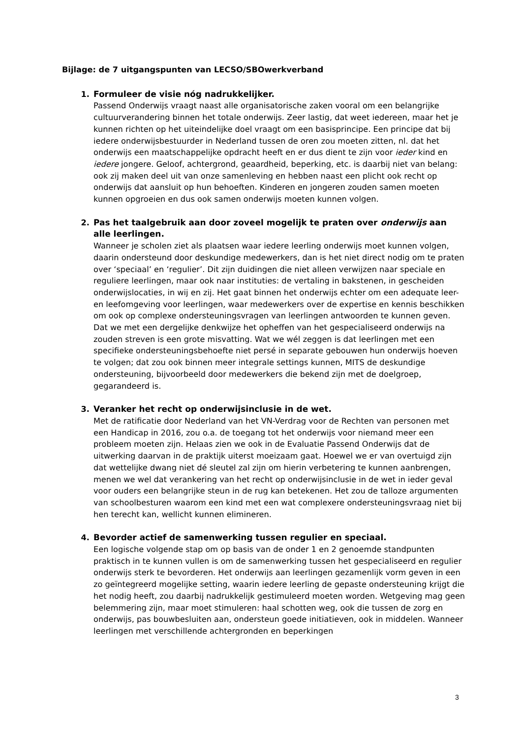Bijlage: de 7 uitgangspunten van LECSO/SBOwerkverband
1. Formuleer de visie nóg nadrukkelijker.
Passend Onderwijs vraagt naast alle organisatorische zaken vooral om een belangrijke cultuurverandering binnen het totale onderwijs. Zeer lastig, dat weet iedereen, maar het je kunnen richten op het uiteindelijke doel vraagt om een basisprincipe. Een principe dat bij iedere onderwijsbestuurder in Nederland tussen de oren zou moeten zitten, nl. dat het onderwijs een maatschappelijke opdracht heeft en er dus dient te zijn voor ieder kind en iedere jongere. Geloof, achtergrond, geaardheid, beperking, etc. is daarbij niet van belang: ook zij maken deel uit van onze samenleving en hebben naast een plicht ook recht op onderwijs dat aansluit op hun behoeften. Kinderen en jongeren zouden samen moeten kunnen opgroeien en dus ook samen onderwijs moeten kunnen volgen.
2. Pas het taalgebruik aan door zoveel mogelijk te praten over onderwijs aan alle leerlingen.
Wanneer je scholen ziet als plaatsen waar iedere leerling onderwijs moet kunnen volgen, daarin ondersteund door deskundige medewerkers, dan is het niet direct nodig om te praten over ‘speciaal’ en ‘regulier’. Dit zijn duidingen die niet alleen verwijzen naar speciale en reguliere leerlingen, maar ook naar instituties: de vertaling in bakstenen, in gescheiden onderwijslocaties, in wij en zij. Het gaat binnen het onderwijs echter om een adequate leer- en leefomgeving voor leerlingen, waar medewerkers over de expertise en kennis beschikken om ook op complexe ondersteuningsvragen van leerlingen antwoorden te kunnen geven. Dat we met een dergelijke denkwijze het opheffen van het gespecialiseerd onderwijs na zouden streven is een grote misvatting. Wat we wél zeggen is dat leerlingen met een specifieke ondersteuningsbehoefte niet persé in separate gebouwen hun onderwijs hoeven te volgen; dat zou ook binnen meer integrale settings kunnen, MITS de deskundige ondersteuning, bijvoorbeeld door medewerkers die bekend zijn met de doelgroep, gegarandeerd is.
3. Veranker het recht op onderwijsinclusie in de wet.
Met de ratificatie door Nederland van het VN-Verdrag voor de Rechten van personen met een Handicap in 2016, zou o.a. de toegang tot het onderwijs voor niemand meer een probleem moeten zijn. Helaas zien we ook in de Evaluatie Passend Onderwijs dat de uitwerking daarvan in de praktijk uiterst moeizaam gaat. Hoewel we er van overtuigd zijn dat wettelijke dwang niet dé sleutel zal zijn om hierin verbetering te kunnen aanbrengen, menen we wel dat verankering van het recht op onderwijsinclusie in de wet in ieder geval voor ouders een belangrijke steun in de rug kan betekenen. Het zou de talloze argumenten van schoolbesturen waarom een kind met een wat complexere ondersteuningsvraag niet bij hen terecht kan, wellicht kunnen elimineren.
4. Bevorder actief de samenwerking tussen regulier en speciaal.
Een logische volgende stap om op basis van de onder 1 en 2 genoemde standpunten praktisch in te kunnen vullen is om de samenwerking tussen het gespecialiseerd en regulier onderwijs sterk te bevorderen. Het onderwijs aan leerlingen gezamenlijk vorm geven in een zo geïntegreerd mogelijke setting, waarin iedere leerling de gepaste ondersteuning krijgt die het nodig heeft, zou daarbij nadrukkelijk gestimuleerd moeten worden. Wetgeving mag geen belemmering zijn, maar moet stimuleren: haal schotten weg, ook die tussen de zorg en onderwijs, pas bouwbesluiten aan, ondersteun goede initiatieven, ook in middelen. Wanneer leerlingen met verschillende achtergronden en beperkingen
3